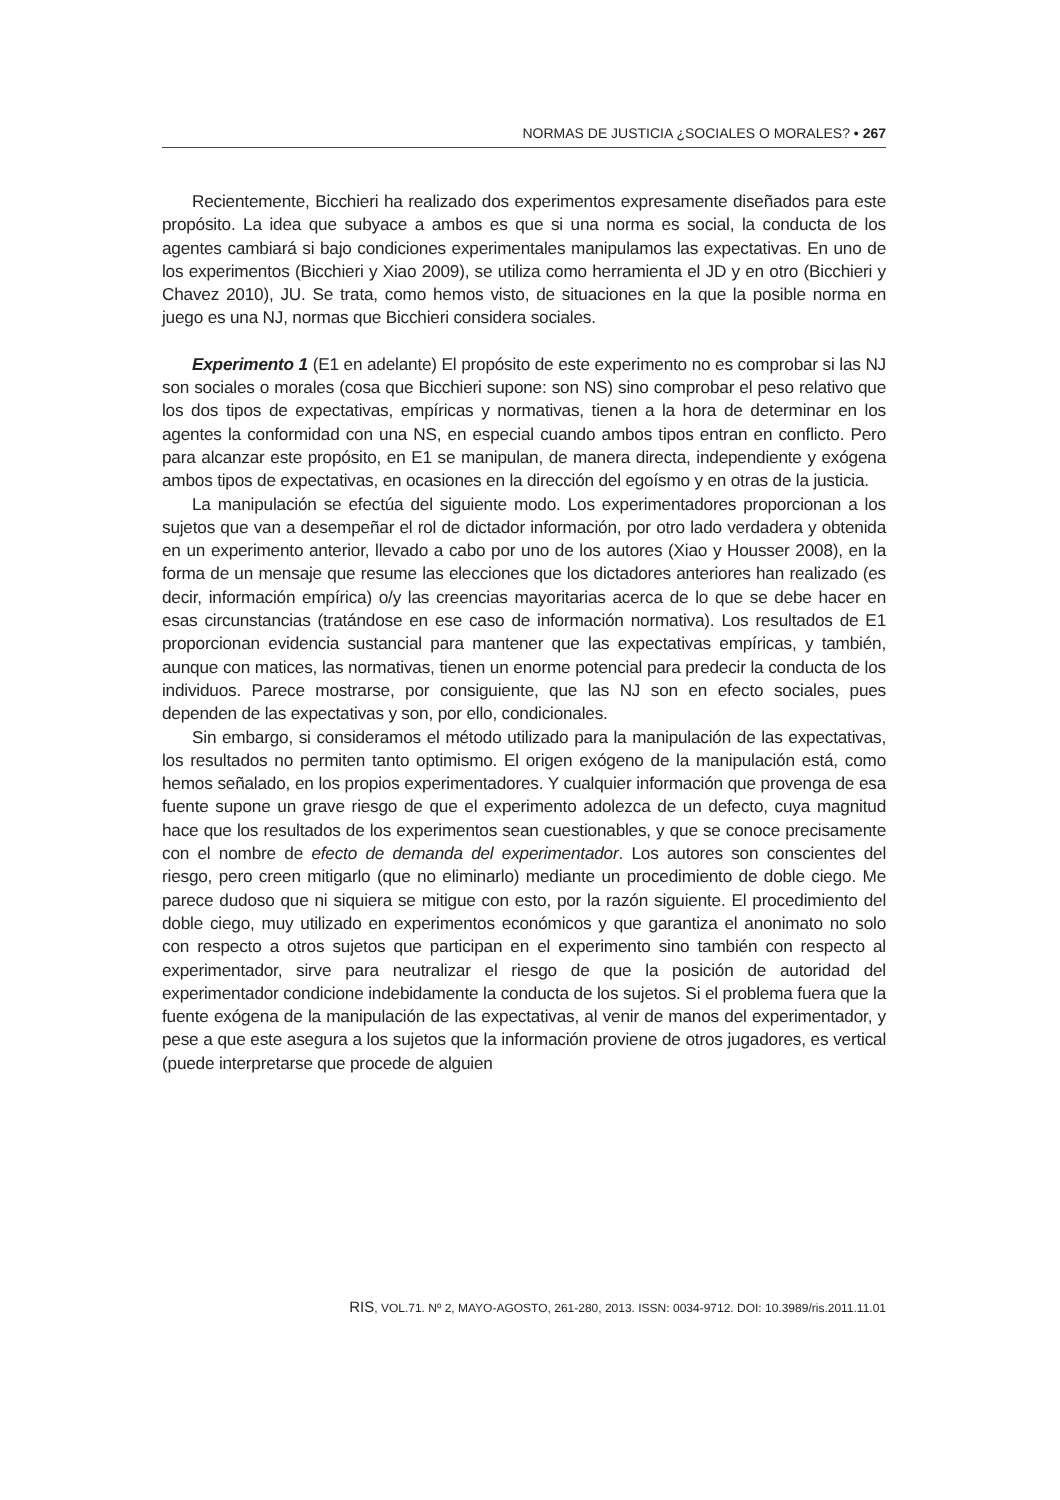NORMAS DE JUSTICIA ¿SOCIALES O MORALES? • 267
Recientemente, Bicchieri ha realizado dos experimentos expresamente diseñados para este propósito. La idea que subyace a ambos es que si una norma es social, la conducta de los agentes cambiará si bajo condiciones experimentales manipulamos las expectativas. En uno de los experimentos (Bicchieri y Xiao 2009), se utiliza como herramienta el JD y en otro (Bicchieri y Chavez 2010), JU. Se trata, como hemos visto, de situaciones en la que la posible norma en juego es una NJ, normas que Bicchieri considera sociales.
Experimento 1 (E1 en adelante) El propósito de este experimento no es comprobar si las NJ son sociales o morales (cosa que Bicchieri supone: son NS) sino comprobar el peso relativo que los dos tipos de expectativas, empíricas y normativas, tienen a la hora de determinar en los agentes la conformidad con una NS, en especial cuando ambos tipos entran en conflicto. Pero para alcanzar este propósito, en E1 se manipulan, de manera directa, independiente y exógena ambos tipos de expectativas, en ocasiones en la dirección del egoísmo y en otras de la justicia.
La manipulación se efectúa del siguiente modo. Los experimentadores proporcionan a los sujetos que van a desempeñar el rol de dictador información, por otro lado verdadera y obtenida en un experimento anterior, llevado a cabo por uno de los autores (Xiao y Housser 2008), en la forma de un mensaje que resume las elecciones que los dictadores anteriores han realizado (es decir, información empírica) o/y las creencias mayoritarias acerca de lo que se debe hacer en esas circunstancias (tratándose en ese caso de información normativa). Los resultados de E1 proporcionan evidencia sustancial para mantener que las expectativas empíricas, y también, aunque con matices, las normativas, tienen un enorme potencial para predecir la conducta de los individuos. Parece mostrarse, por consiguiente, que las NJ son en efecto sociales, pues dependen de las expectativas y son, por ello, condicionales.
Sin embargo, si consideramos el método utilizado para la manipulación de las expectativas, los resultados no permiten tanto optimismo. El origen exógeno de la manipulación está, como hemos señalado, en los propios experimentadores. Y cualquier información que provenga de esa fuente supone un grave riesgo de que el experimento adolezca de un defecto, cuya magnitud hace que los resultados de los experimentos sean cuestionables, y que se conoce precisamente con el nombre de efecto de demanda del experimentador. Los autores son conscientes del riesgo, pero creen mitigarlo (que no eliminarlo) mediante un procedimiento de doble ciego. Me parece dudoso que ni siquiera se mitigue con esto, por la razón siguiente. El procedimiento del doble ciego, muy utilizado en experimentos económicos y que garantiza el anonimato no solo con respecto a otros sujetos que participan en el experimento sino también con respecto al experimentador, sirve para neutralizar el riesgo de que la posición de autoridad del experimentador condicione indebidamente la conducta de los sujetos. Si el problema fuera que la fuente exógena de la manipulación de las expectativas, al venir de manos del experimentador, y pese a que este asegura a los sujetos que la información proviene de otros jugadores, es vertical (puede interpretarse que procede de alguien
RIS, VOL.71. Nº 2, MAYO-AGOSTO, 261-280, 2013. ISSN: 0034-9712. DOI: 10.3989/ris.2011.11.01